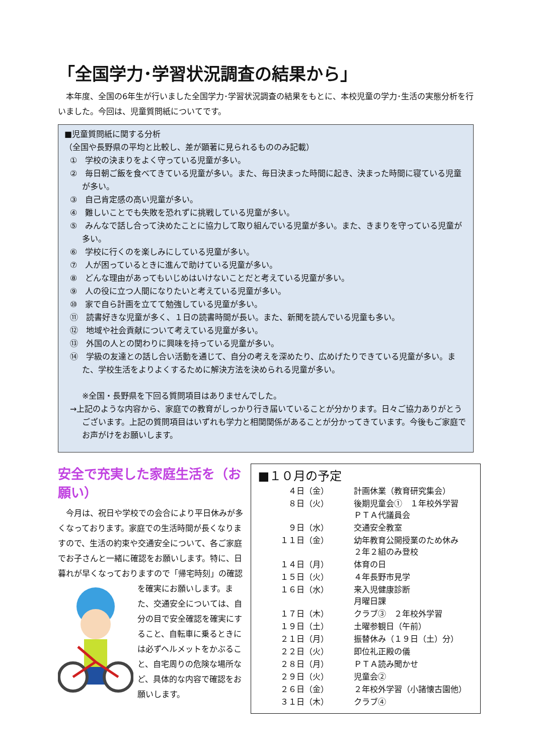「全国学力･学習状況調査の結果から」
本年度、全国の6年生が行いました全国学力･学習状況調査の結果をもとに、本校児童の学力･生活の実態分析を行いました。今回は、児童質問紙についてです。
■児童質問紙に関する分析
（全国や長野県の平均と比較し、差が顕著に見られるもののみ記載）
①　学校の決まりをよく守っている児童が多い。
②　毎日朝ご飯を食べてきている児童が多い。また、毎日決まった時間に起き、決まった時間に寝ている児童が多い。
③　自己肯定感の高い児童が多い。
④　難しいことでも失敗を恐れずに挑戦している児童が多い。
⑤　みんなで話し合って決めたことに協力して取り組んでいる児童が多い。また、きまりを守っている児童が多い。
⑥　学校に行くのを楽しみにしている児童が多い。
⑦　人が困っているときに進んで助けている児童が多い。
⑧　どんな理由があってもいじめはいけないことだと考えている児童が多い。
⑨　人の役に立つ人間になりたいと考えている児童が多い。
⑩　家で自ら計画を立てて勉強している児童が多い。
⑪　読書好きな児童が多く、１日の読書時間が長い。また、新聞を読んでいる児童も多い。
⑫　地域や社会貢献について考えている児童が多い。
⑬　外国の人との関わりに興味を持っている児童が多い。
⑭　学級の友達との話し合い活動を通じて、自分の考えを深めたり、広めげたりできている児童が多い。また、学校生活をよりよくするために解決方法を決められる児童が多い。
※全国・長野県を下回る質問項目はありませんでした。
→上記のような内容から、家庭での教育がしっかり行き届いていることが分かります。日々ご協力ありがとうございます。上記の質問項目はいずれも学力と相関関係があることが分かってきています。今後もご家庭でお声がけをお願いします。
安全で充実した家庭生活を（お願い）
今月は、祝日や学校での会合により平日休みが多くなっております。家庭での生活時間が長くなりますので、生活の約束や交通安全について、各ご家庭でお子さんと一緒に確認をお願いします。特に、日暮れが早くなっておりますので「帰宅時刻」の確認を確実にお願いします。また、交通安全については、自分の目で安全確認を確実にすること、自転車に乗るときには必ずヘルメットをかぶること、自宅周りの危険な場所など、具体的な内容で確認をお願いします。
■１０月の予定
| ４日（金） | 計画休業（教育研究集会） |
| ８日（火） | 後期児童会① １年校外学習 ＰＴＡ代議員会 |
| ９日（水） | 交通安全教室 |
| １１日（金） | 幼年教育公開授業のため休み ２年２組のみ登校 |
| １４日（月） | 体育の日 |
| １５日（火） | ４年長野市見学 |
| １６日（水） | 来入児健康診断 月曜日課 |
| １７日（木） | クラブ③ ２年校外学習 |
| １９日（土） | 土曜参観日（午前） |
| ２１日（月） | 振替休み（１９日（土）分） |
| ２２日（火） | 即位礼正殿の儀 |
| ２８日（月） | ＰＴＡ読み聞かせ |
| ２９日（火） | 児童会② |
| ２６日（金） | ２年校外学習（小諸懐古園他） |
| ３１日（木） | クラブ④ |